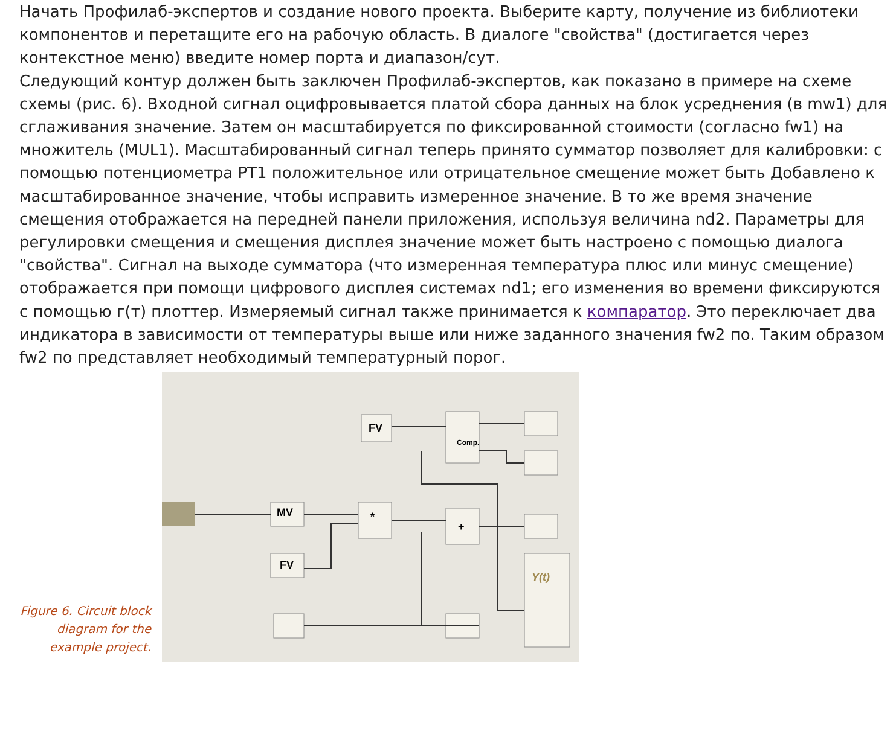Начать Профилаб-экспертов и создание нового проекта. Выберите карту, получение из библиотеки компонентов и перетащите его на рабочую область. В диалоге "свойства" (достигается через контекстное меню) введите номер порта и диапазон/сут.
Следующий контур должен быть заключен Профилаб-экспертов, как показано в примере на схеме схемы (рис. 6). Входной сигнал оцифровывается платой сбора данных на блок усреднения (в mw1) для сглаживания значение. Затем он масштабируется по фиксированной стоимости (согласно fw1) на множитель (MUL1). Масштабированный сигнал теперь принято сумматор позволяет для калибровки: с помощью потенциометра PT1 положительное или отрицательное смещение может быть Добавлено к масштабированное значение, чтобы исправить измеренное значение. В то же время значение смещения отображается на передней панели приложения, используя величина nd2. Параметры для регулировки смещения и смещения дисплея значение может быть настроено с помощью диалога "свойства". Сигнал на выходе сумматора (что измеренная температура плюс или минус смещение) отображается при помощи цифрового дисплея системах nd1; его изменения во времени фиксируются с помощью г(т) плоттер. Измеряемый сигнал также принимается к компаратор. Это переключает два индикатора в зависимости от температуры выше или ниже заданного значения fw2 по. Таким образом fw2 по представляет необходимый температурный порог.
Figure 6. Circuit block diagram for the example project.
FV
MV
*
+
FV
Y(t)
Comp.